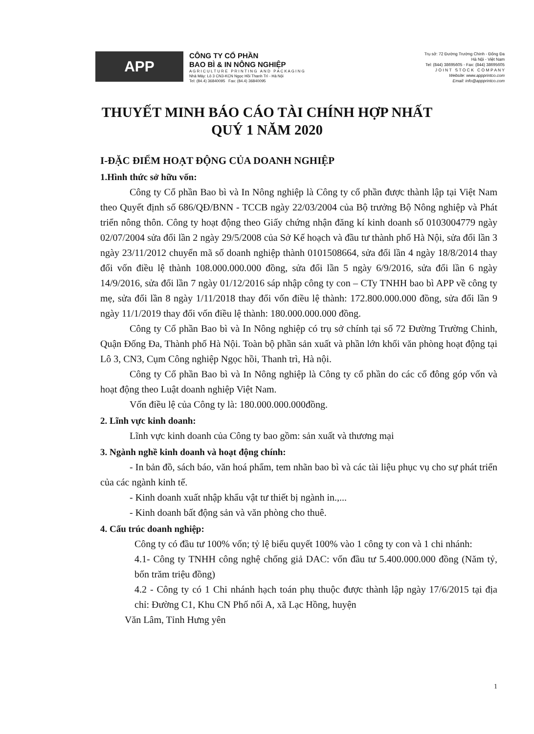APP
CÔNG TY CỔ PHẦN
BAO BÌ & IN NÔNG NGHIỆP
A G R I C U L T U R E P R I N T I N G A N D P A C K A G I N G
Nhà Máy: Lô 3 CN3-KCN Ngọc Hồi Thanh Trì - Hà Nội
Tel: (84.4) 36840095 Fax: (84.4) 36840095
Trụ sở: 72 Đường Trường Chinh - Đống Đa
Hà Nội - Việt Nam
Tel: (844) 38695605 - Fax: (844) 38695605
J O I N T S T O C K C O M P A N Y
Website: www.appprintco.com
Email: info@appprintco.com
THUYẾT MINH BÁO CÁO TÀI CHÍNH HỢP NHẤT
QUÝ 1 NĂM 2020
I-ĐẶC ĐIỂM HOẠT ĐỘNG CỦA DOANH NGHIỆP
1.Hình thức sở hữu vốn:
Công ty Cổ phần Bao bì và In Nông nghiệp là Công ty cổ phần được thành lập tại Việt Nam theo Quyết định số 686/QĐ/BNN - TCCB ngày 22/03/2004 của Bộ trưởng Bộ Nông nghiệp và Phát triển nông thôn. Công ty hoạt động theo Giấy chứng nhận đăng kí kinh doanh số 0103004779 ngày 02/07/2004 sửa đổi lần 2 ngày 29/5/2008 của Sở Kế hoạch và đầu tư thành phố Hà Nội, sửa đổi lần 3 ngày 23/11/2012 chuyển mã số doanh nghiệp thành 0101508664, sửa đổi lần 4 ngày 18/8/2014 thay đổi vốn điều lệ thành 108.000.000.000 đồng, sửa đổi lần 5 ngày 6/9/2016, sửa đổi lần 6 ngày 14/9/2016, sửa đổi lần 7 ngày 01/12/2016 sáp nhập công ty con – CTy TNHH bao bì APP về công ty mẹ, sửa đổi lần 8 ngày 1/11/2018 thay đổi vốn điều lệ thành: 172.800.000.000 đồng, sửa đổi lần 9 ngày 11/1/2019 thay đổi vốn điều lệ thành: 180.000.000.000 đồng.
Công ty Cổ phần Bao bì và In Nông nghiệp có trụ sở chính tại số 72 Đường Trường Chinh, Quận Đống Đa, Thành phố Hà Nội. Toàn bộ phần sản xuất và phần lớn khối văn phòng hoạt động tại Lô 3, CN3, Cụm Công nghiệp Ngọc hồi, Thanh trì, Hà nội.
Công ty Cổ phần Bao bì và In Nông nghiệp là Công ty cổ phần do các cổ đông góp vốn và hoạt động theo Luật doanh nghiệp Việt Nam.
Vốn điều lệ của Công ty là: 180.000.000.000đồng.
2. Lĩnh vực kinh doanh:
Lĩnh vực kinh doanh của Công ty bao gồm: sản xuất và thương mại
3. Ngành nghề kinh doanh và hoạt động chính:
- In bản đồ, sách báo, văn hoá phẩm, tem nhãn bao bì và các tài liệu phục vụ cho sự phát triển của các ngành kinh tế.
- Kinh doanh xuất nhập khẩu vật tư thiết bị ngành in.,...
- Kinh doanh bất động sản và văn phòng cho thuê.
4. Cấu trúc doanh nghiệp:
Công ty có đầu tư 100% vốn; tỷ lệ biểu quyết 100% vào 1 công ty con và 1 chi nhánh:
4.1- Công ty TNHH công nghệ chống giả DAC: vốn đầu tư 5.400.000.000 đồng (Năm tỷ, bốn trăm triệu đồng)
4.2 - Công ty có 1 Chi nhánh hạch toán phụ thuộc được thành lập ngày 17/6/2015 tại địa chỉ: Đường C1, Khu CN Phố nối A, xã Lạc Hồng, huyện
Văn Lâm, Tỉnh Hưng yên
1